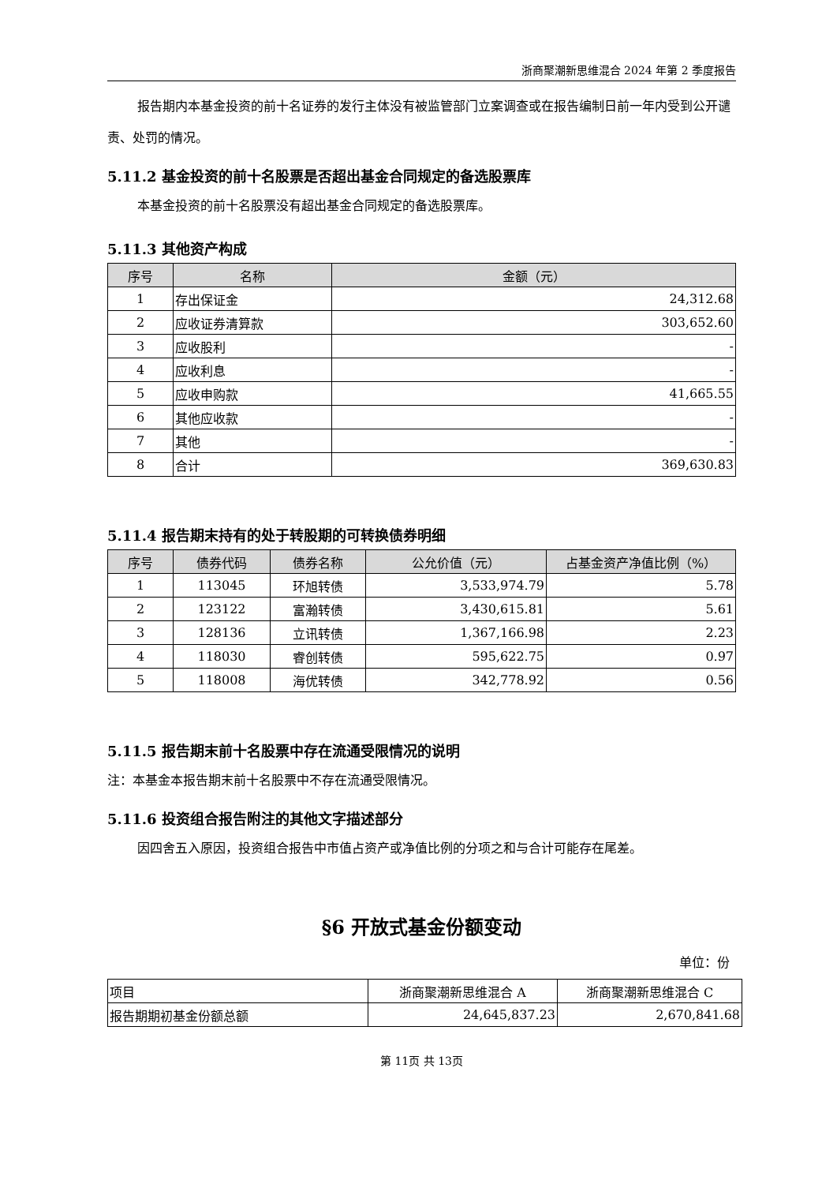浙商聚潮新思维混合 2024 年第 2 季度报告
报告期内本基金投资的前十名证券的发行主体没有被监管部门立案调查或在报告编制日前一年内受到公开谴责、处罚的情况。
5.11.2 基金投资的前十名股票是否超出基金合同规定的备选股票库
本基金投资的前十名股票没有超出基金合同规定的备选股票库。
5.11.3 其他资产构成
| 序号 | 名称 | 金额（元） |
| --- | --- | --- |
| 1 | 存出保证金 | 24,312.68 |
| 2 | 应收证券清算款 | 303,652.60 |
| 3 | 应收股利 | - |
| 4 | 应收利息 | - |
| 5 | 应收申购款 | 41,665.55 |
| 6 | 其他应收款 | - |
| 7 | 其他 | - |
| 8 | 合计 | 369,630.83 |
5.11.4 报告期末持有的处于转股期的可转换债券明细
| 序号 | 债券代码 | 债券名称 | 公允价值（元） | 占基金资产净值比例（%） |
| --- | --- | --- | --- | --- |
| 1 | 113045 | 环旭转债 | 3,533,974.79 | 5.78 |
| 2 | 123122 | 富瀚转债 | 3,430,615.81 | 5.61 |
| 3 | 128136 | 立讯转债 | 1,367,166.98 | 2.23 |
| 4 | 118030 | 睿创转债 | 595,622.75 | 0.97 |
| 5 | 118008 | 海优转债 | 342,778.92 | 0.56 |
5.11.5 报告期末前十名股票中存在流通受限情况的说明
注：本基金本报告期末前十名股票中不存在流通受限情况。
5.11.6 投资组合报告附注的其他文字描述部分
因四舍五入原因，投资组合报告中市值占资产或净值比例的分项之和与合计可能存在尾差。
§6 开放式基金份额变动
单位：份
| 项目 | 浙商聚潮新思维混合 A | 浙商聚潮新思维混合 C |
| 报告期期初基金份额总额 | 24,645,837.23 | 2,670,841.68 |
第 11页 共 13页